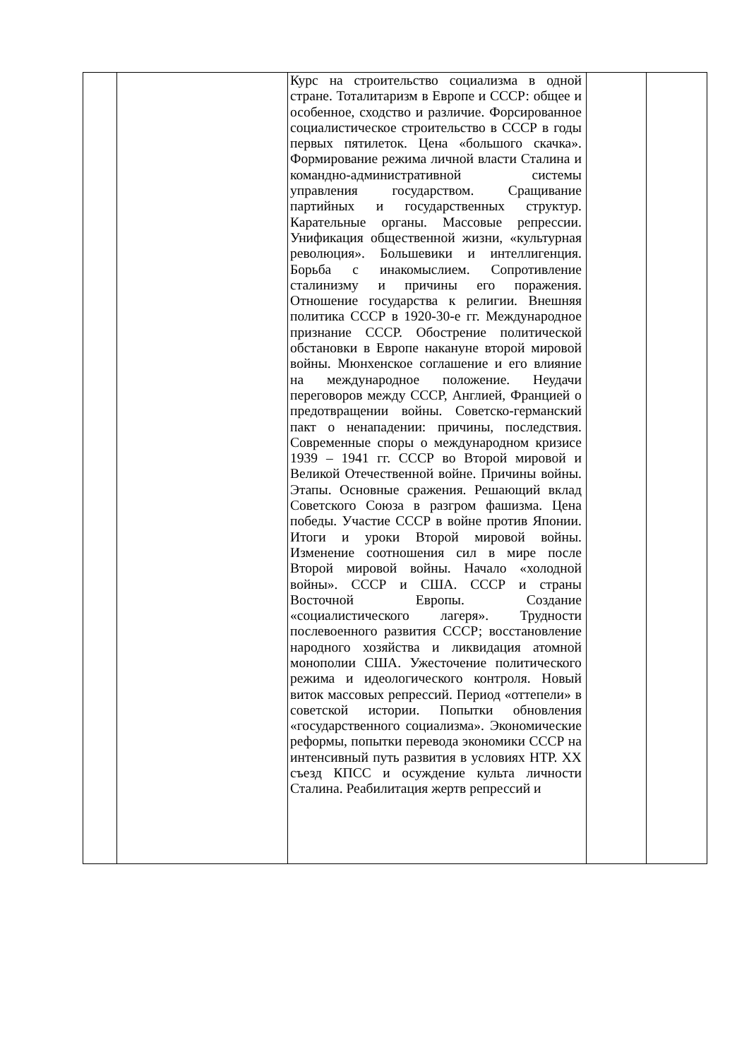| | | Курс на строительство социализма в одной стране. Тоталитаризм в Европе и СССР: общее и особенное, сходство и различие. Форсированное социалистическое строительство в СССР в годы первых пятилеток. Цена «большого скачка». Формирование режима личной власти Сталина и командно-административной системы управления государством. Сращивание партийных и государственных структур. Карательные органы. Массовые репрессии. Унификация общественной жизни, «культурная революция». Большевики и интеллигенция. Борьба с инакомыслием. Сопротивление сталинизму и причины его поражения. Отношение государства к религии. Внешняя политика СССР в 1920-30-е гг. Международное признание СССР. Обострение политической обстановки в Европе накануне второй мировой войны. Мюнхенское соглашение и его влияние на международное положение. Неудачи переговоров между СССР, Англией, Францией о предотвращении войны. Советско-германский пакт о ненападении: причины, последствия. Современные споры о международном кризисе 1939 – 1941 гг. СССР во Второй мировой и Великой Отечественной войне. Причины войны. Этапы. Основные сражения. Решающий вклад Советского Союза в разгром фашизма. Цена победы. Участие СССР в войне против Японии. Итоги и уроки Второй мировой войны. Изменение соотношения сил в мире после Второй мировой войны. Начало «холодной войны». СССР и США. СССР и страны Восточной Европы. Создание «социалистического лагеря». Трудности послевоенного развития СССР; восстановление народного хозяйства и ликвидация атомной монополии США. Ужесточение политического режима и идеологического контроля. Новый виток массовых репрессий. Период «оттепели» в советской истории. Попытки обновления «государственного социализма». Экономические реформы, попытки перевода экономики СССР на интенсивный путь развития в условиях НТР. XX съезд КПСС и осуждение культа личности Сталина. Реабилитация жертв репрессий и | | |